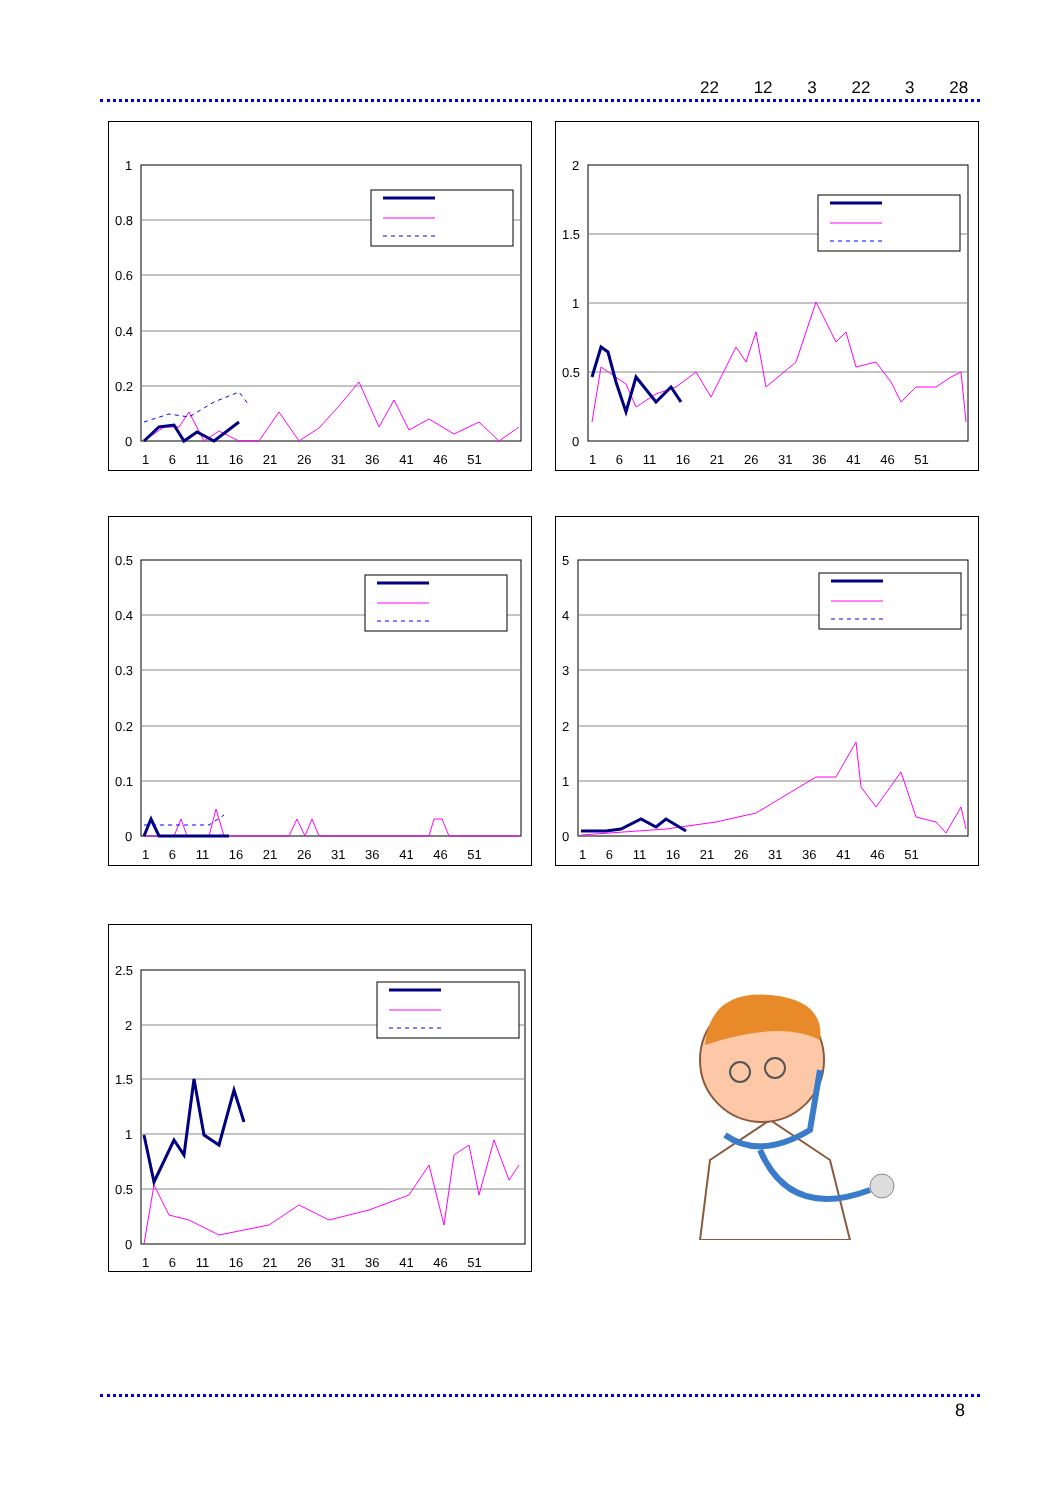22 12 3 22 3 28
1
0.8
0.6
0.4
0.2
0
1 6 11 16 21 26 31 36 41 46 51
2
1.5
1
0.5
0
1 6 11 16 21 26 31 36 41 46 51
0.5
0.4
0.3
0.2
0.1
0
1 6 11 16 21 26 31 36 41 46 51
5
4
3
2
1
0
1 6 11 16 21 26 31 36 41 46 51
2.5
2
1.5
1
0.5
0
1 6 11 16 21 26 31 36 41 46 51
8